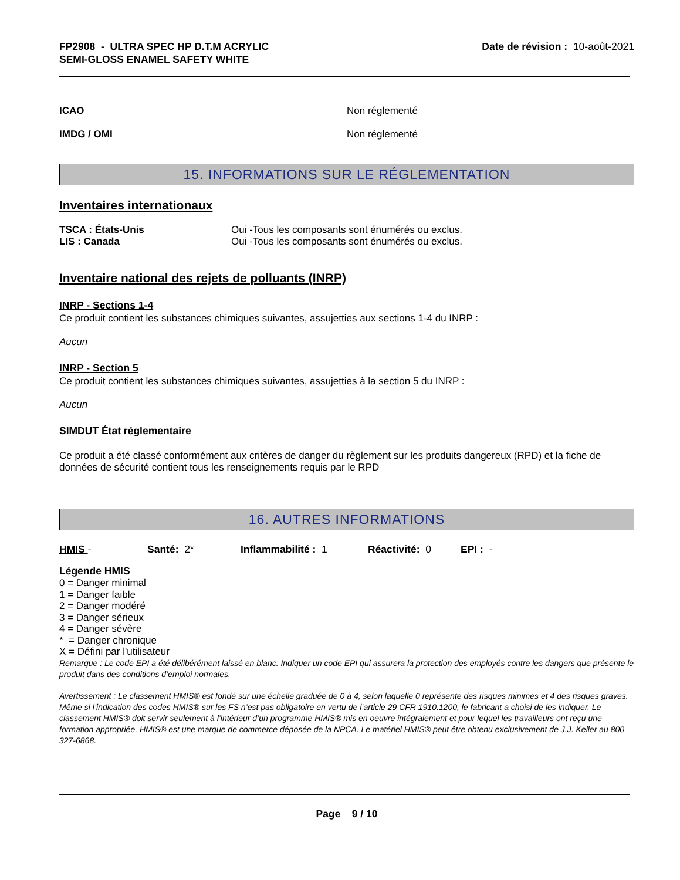FP2908 - ULTRA SPEC HP D.T.M ACRYLIC
SEMI-GLOSS ENAMEL SAFETY WHITE
Date de révision : 10-août-2021
ICAO Non réglementé
IMDG / OMI Non réglementé
15. INFORMATIONS SUR LE RÉGLEMENTATION
Inventaires internationaux
TSCA : États-Unis
LIS : Canada
Oui -Tous les composants sont énumérés ou exclus.
Oui -Tous les composants sont énumérés ou exclus.
Inventaire national des rejets de polluants (INRP)
INRP - Sections 1-4
Ce produit contient les substances chimiques suivantes, assujetties aux sections 1-4 du INRP :
Aucun
INRP - Section 5
Ce produit contient les substances chimiques suivantes, assujetties à la section 5 du INRP :
Aucun
SIMDUT État réglementaire
Ce produit a été classé conformément aux critères de danger du règlement sur les produits dangereux (RPD) et la fiche de données de sécurité contient tous les renseignements requis par le RPD
16. AUTRES INFORMATIONS
HMIS - Santé: 2* Inflammabilité : 1 Réactivité: 0 EPI : -
Légende HMIS
0 = Danger minimal
1 = Danger faible
2 = Danger modéré
3 = Danger sérieux
4 = Danger sévère
* = Danger chronique
X = Défini par l'utilisateur
Remarque : Le code EPI a été délibérément laissé en blanc. Indiquer un code EPI qui assurera la protection des employés contre les dangers que présente le produit dans des conditions d’emploi normales.
Avertissement : Le classement HMIS® est fondé sur une échelle graduée de 0 à 4, selon laquelle 0 représente des risques minimes et 4 des risques graves. Même si l’indication des codes HMIS® sur les FS n’est pas obligatoire en vertu de l’article 29 CFR 1910.1200, le fabricant a choisi de les indiquer. Le classement HMIS® doit servir seulement à l’intérieur d’un programme HMIS® mis en oeuvre intégralement et pour lequel les travailleurs ont reçu une formation appropriée. HMIS® est une marque de commerce déposée de la NPCA. Le matériel HMIS® peut être obtenu exclusivement de J.J. Keller au 800 327-6868.
Page 9 / 10